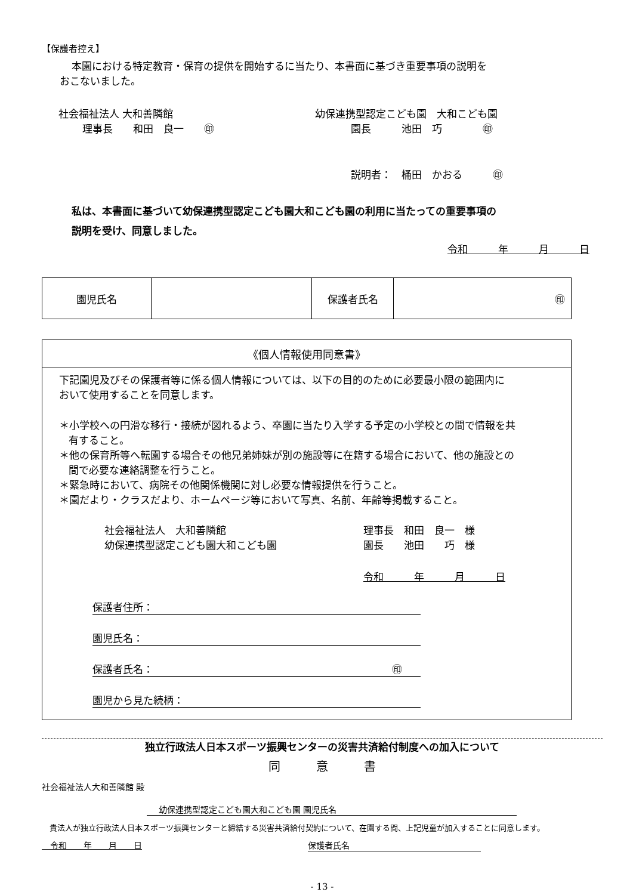【保護者控え】
本園における特定教育・保育の提供を開始するに当たり、本書面に基づき重要事項の説明を
おこないました。
社会福祉法人 大和善隣館
理事長　　和田　良一　　㊞
幼保連携型認定こども園　大和こども園
園長　　　池田　巧　　　　㊞
説明者：　桶田　かおる　　　㊞
私は、本書面に基づいて幼保連携型認定こども園大和こども園の利用に当たっての重要事項の
説明を受け、同意しました。
令和　　　年　　　月　　　日
| 園児氏名 | | 保護者氏名 | ㊞ |
《個人情報使用同意書》
下記園児及びその保護者等に係る個人情報については、以下の目的のために必要最小限の範囲内に
おいて使用することを同意します。
＊小学校への円滑な移行・接続が図れるよう、卒園に当たり入学する予定の小学校との間で情報を共
有すること。
＊他の保育所等へ転園する場合その他兄弟姉妹が別の施設等に在籍する場合において、他の施設との
間で必要な連絡調整を行うこと。
＊緊急時において、病院その他関係機関に対し必要な情報提供を行うこと。
＊園だより・クラスだより、ホームページ等において写真、名前、年齢等掲載すること。
社会福祉法人　大和善隣館
幼保連携型認定こども園大和こども園
理事長　和田　良一　様
園長　　池田　　巧　様
令和　　　年　　　月　　　日
保護者住所：
園児氏名：
保護者氏名： ㊞
園児から見た続柄：
独立行政法人日本スポーツ振興センターの災害共済給付制度への加入について
同　　　意　　　書
社会福祉法人大和善隣館 殿
幼保連携型認定こども園大和こども園 園児氏名
　貴法人が独立行政法人日本スポーツ振興センターと締結する災害共済給付契約について、在園する間、上記児童が加入することに同意します。
　令和　　年　　月　　日 保護者氏名
- 13 -